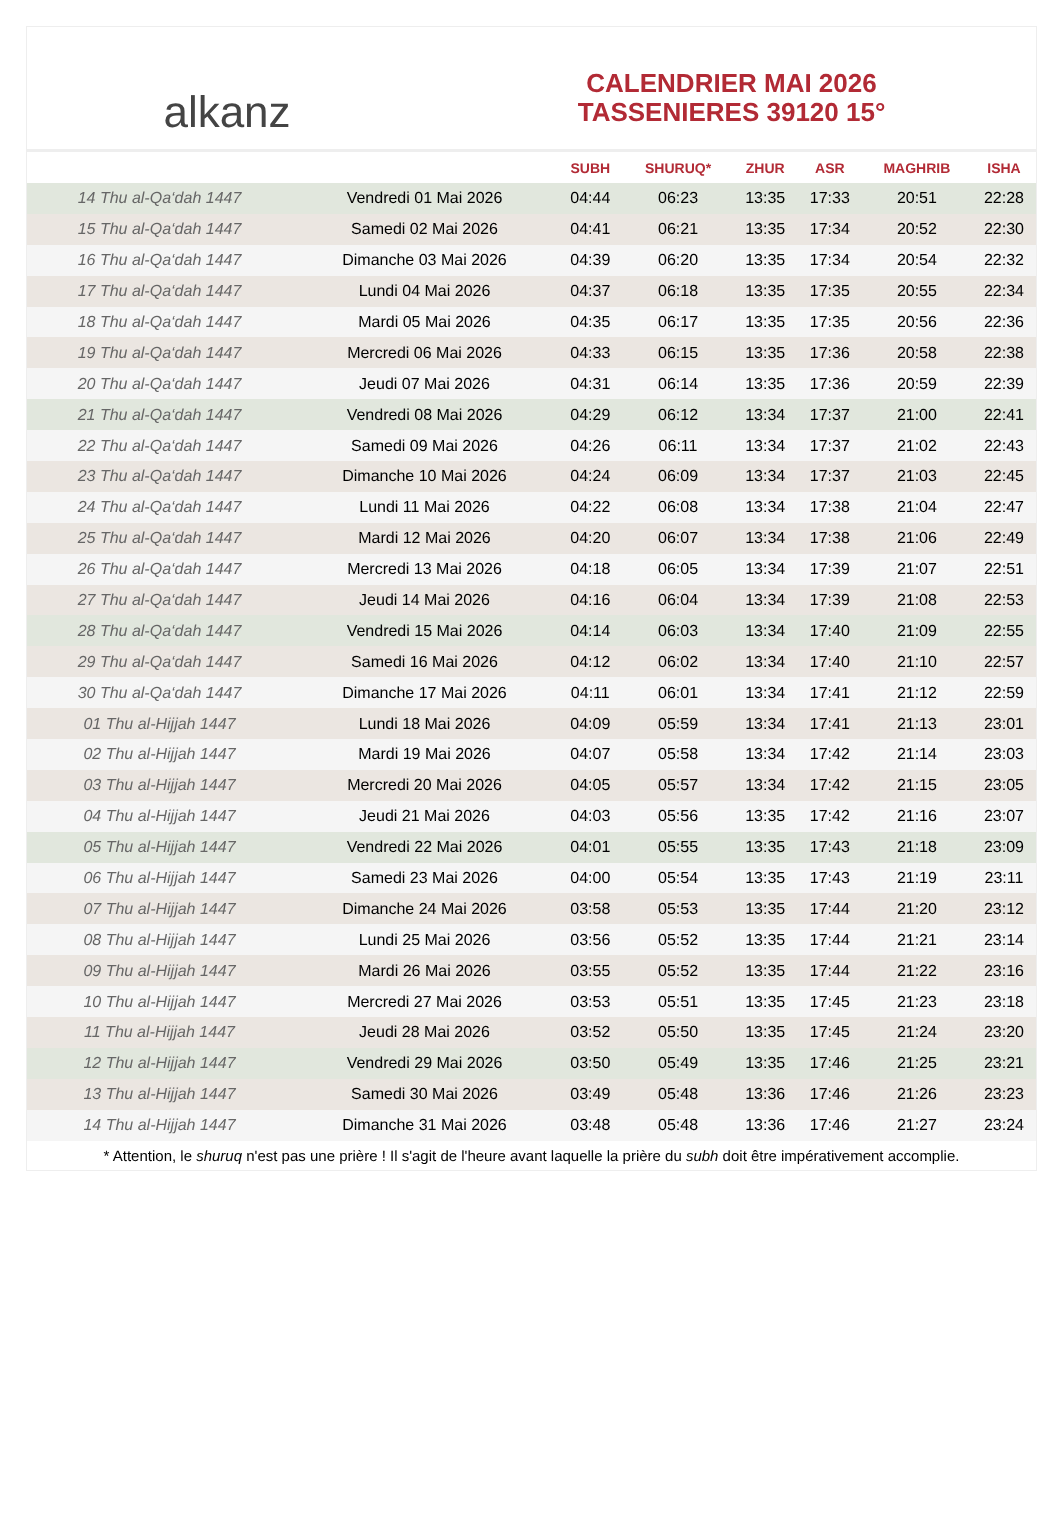alkanz
CALENDRIER MAI 2026
TASSENIERES 39120 15°
| | | SUBH | SHURUQ* | ZHUR | ASR | MAGHRIB | ISHA |
| --- | --- | --- | --- | --- | --- | --- | --- |
| 14 Thu al-Qa‘dah 1447 | Vendredi 01 Mai 2026 | 04:44 | 06:23 | 13:35 | 17:33 | 20:51 | 22:28 |
| 15 Thu al-Qa‘dah 1447 | Samedi 02 Mai 2026 | 04:41 | 06:21 | 13:35 | 17:34 | 20:52 | 22:30 |
| 16 Thu al-Qa‘dah 1447 | Dimanche 03 Mai 2026 | 04:39 | 06:20 | 13:35 | 17:34 | 20:54 | 22:32 |
| 17 Thu al-Qa‘dah 1447 | Lundi 04 Mai 2026 | 04:37 | 06:18 | 13:35 | 17:35 | 20:55 | 22:34 |
| 18 Thu al-Qa‘dah 1447 | Mardi 05 Mai 2026 | 04:35 | 06:17 | 13:35 | 17:35 | 20:56 | 22:36 |
| 19 Thu al-Qa‘dah 1447 | Mercredi 06 Mai 2026 | 04:33 | 06:15 | 13:35 | 17:36 | 20:58 | 22:38 |
| 20 Thu al-Qa‘dah 1447 | Jeudi 07 Mai 2026 | 04:31 | 06:14 | 13:35 | 17:36 | 20:59 | 22:39 |
| 21 Thu al-Qa‘dah 1447 | Vendredi 08 Mai 2026 | 04:29 | 06:12 | 13:34 | 17:37 | 21:00 | 22:41 |
| 22 Thu al-Qa‘dah 1447 | Samedi 09 Mai 2026 | 04:26 | 06:11 | 13:34 | 17:37 | 21:02 | 22:43 |
| 23 Thu al-Qa‘dah 1447 | Dimanche 10 Mai 2026 | 04:24 | 06:09 | 13:34 | 17:37 | 21:03 | 22:45 |
| 24 Thu al-Qa‘dah 1447 | Lundi 11 Mai 2026 | 04:22 | 06:08 | 13:34 | 17:38 | 21:04 | 22:47 |
| 25 Thu al-Qa‘dah 1447 | Mardi 12 Mai 2026 | 04:20 | 06:07 | 13:34 | 17:38 | 21:06 | 22:49 |
| 26 Thu al-Qa‘dah 1447 | Mercredi 13 Mai 2026 | 04:18 | 06:05 | 13:34 | 17:39 | 21:07 | 22:51 |
| 27 Thu al-Qa‘dah 1447 | Jeudi 14 Mai 2026 | 04:16 | 06:04 | 13:34 | 17:39 | 21:08 | 22:53 |
| 28 Thu al-Qa‘dah 1447 | Vendredi 15 Mai 2026 | 04:14 | 06:03 | 13:34 | 17:40 | 21:09 | 22:55 |
| 29 Thu al-Qa‘dah 1447 | Samedi 16 Mai 2026 | 04:12 | 06:02 | 13:34 | 17:40 | 21:10 | 22:57 |
| 30 Thu al-Qa‘dah 1447 | Dimanche 17 Mai 2026 | 04:11 | 06:01 | 13:34 | 17:41 | 21:12 | 22:59 |
| 01 Thu al-Hijjah 1447 | Lundi 18 Mai 2026 | 04:09 | 05:59 | 13:34 | 17:41 | 21:13 | 23:01 |
| 02 Thu al-Hijjah 1447 | Mardi 19 Mai 2026 | 04:07 | 05:58 | 13:34 | 17:42 | 21:14 | 23:03 |
| 03 Thu al-Hijjah 1447 | Mercredi 20 Mai 2026 | 04:05 | 05:57 | 13:34 | 17:42 | 21:15 | 23:05 |
| 04 Thu al-Hijjah 1447 | Jeudi 21 Mai 2026 | 04:03 | 05:56 | 13:35 | 17:42 | 21:16 | 23:07 |
| 05 Thu al-Hijjah 1447 | Vendredi 22 Mai 2026 | 04:01 | 05:55 | 13:35 | 17:43 | 21:18 | 23:09 |
| 06 Thu al-Hijjah 1447 | Samedi 23 Mai 2026 | 04:00 | 05:54 | 13:35 | 17:43 | 21:19 | 23:11 |
| 07 Thu al-Hijjah 1447 | Dimanche 24 Mai 2026 | 03:58 | 05:53 | 13:35 | 17:44 | 21:20 | 23:12 |
| 08 Thu al-Hijjah 1447 | Lundi 25 Mai 2026 | 03:56 | 05:52 | 13:35 | 17:44 | 21:21 | 23:14 |
| 09 Thu al-Hijjah 1447 | Mardi 26 Mai 2026 | 03:55 | 05:52 | 13:35 | 17:44 | 21:22 | 23:16 |
| 10 Thu al-Hijjah 1447 | Mercredi 27 Mai 2026 | 03:53 | 05:51 | 13:35 | 17:45 | 21:23 | 23:18 |
| 11 Thu al-Hijjah 1447 | Jeudi 28 Mai 2026 | 03:52 | 05:50 | 13:35 | 17:45 | 21:24 | 23:20 |
| 12 Thu al-Hijjah 1447 | Vendredi 29 Mai 2026 | 03:50 | 05:49 | 13:35 | 17:46 | 21:25 | 23:21 |
| 13 Thu al-Hijjah 1447 | Samedi 30 Mai 2026 | 03:49 | 05:48 | 13:36 | 17:46 | 21:26 | 23:23 |
| 14 Thu al-Hijjah 1447 | Dimanche 31 Mai 2026 | 03:48 | 05:48 | 13:36 | 17:46 | 21:27 | 23:24 |
* Attention, le shuruq n'est pas une prière ! Il s'agit de l'heure avant laquelle la prière du subh doit être impérativement accomplie.